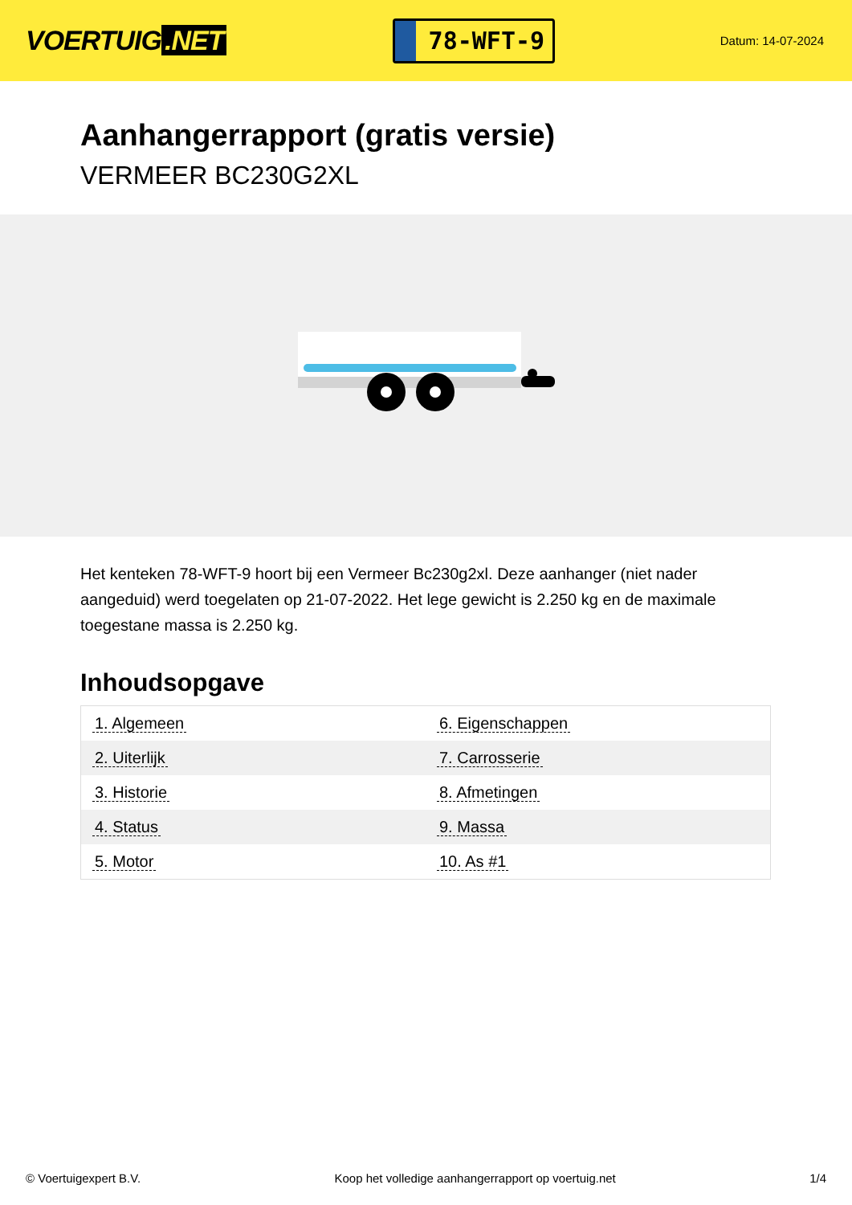VOERTUIG.NET
78-WFT-9
Datum: 14-07-2024
Aanhangerrapport (gratis versie)
VERMEER BC230G2XL
Het kenteken 78-WFT-9 hoort bij een Vermeer Bc230g2xl. Deze aanhanger (niet nader aangeduid) werd toegelaten op 21-07-2022. Het lege gewicht is 2.250 kg en de maximale toegestane massa is 2.250 kg.
Inhoudsopgave
| 1. Algemeen | 6. Eigenschappen |
| 2. Uiterlijk | 7. Carrosserie |
| 3. Historie | 8. Afmetingen |
| 4. Status | 9. Massa |
| 5. Motor | 10. As #1 |
© Voertuigexpert B.V. Koop het volledige aanhangerrapport op voertuig.net 1/4